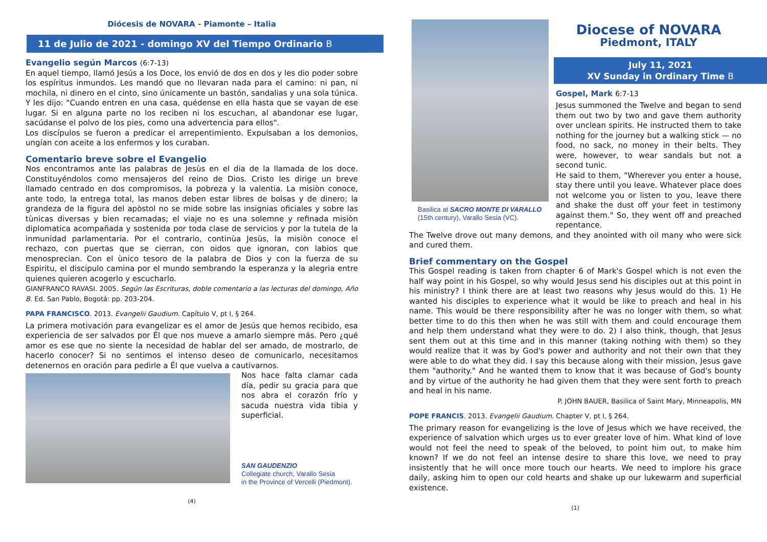Diócesis de NOVARA - Piamonte – Italia
11 de Julio de 2021 - domingo XV del Tiempo Ordinario B
Evangelio según Marcos (6:7-13)
En aquel tiempo, llamó Jesús a los Doce, los envió de dos en dos y les dio poder sobre los espíritus inmundos. Les mandó que no llevaran nada para el camino: ni pan, ni mochila, ni dinero en el cinto, sino únicamente un bastón, sandalias y una sola túnica.
Y les dijo: "Cuando entren en una casa, quédense en ella hasta que se vayan de ese lugar. Si en alguna parte no los reciben ni los escuchan, al abandonar ese lugar, sacúdanse el polvo de los pies, como una advertencia para ellos".
Los discípulos se fueron a predicar el arrepentimiento. Expulsaban a los demonios, ungían con aceite a los enfermos y los curaban.
Comentario breve sobre el Evangelio
Nos encontramos ante las palabras de Jesùs en el dia de la llamada de los doce. Constituyéndolos como mensajeros del reino de Dios. Cristo les dirige un breve llamado centrado en dos compromisos, la pobreza y la valentia. La misiòn conoce, ante todo, la entrega total, las manos deben estar libres de bolsas y de dinero; la grandeza de la figura del apòstol no se mide sobre las insignias oficiales y sobre las tùnicas diversas y bien recamadas; el viaje no es una solemne y refinada misiòn diplomatica acompañada y sostenida por toda clase de servicios y por la tutela de la inmunidad parlamentaria. Por el contrario, continùa Jesùs, la misiòn conoce el rechazo, con puertas que se cierran, con oidos que ignoran, con labios que menosprecian. Con el ùnico tesoro de la palabra de Dios y con la fuerza de su Espiritu, el discipulo camina por el mundo sembrando la esperanza y la alegria entre quienes quieren acogerlo y escucharlo.
GIANFRANCO RAVASI. 2005. Según las Escrituras, doble comentario a las lecturas del domingo, Año B. Ed. San Pablo, Bogotá: pp. 203-204.
PAPA FRANCISCO. 2013. Evangelii Gaudium. Capítulo V, pt I, § 264.
La primera motivación para evangelizar es el amor de Jesús que hemos recibido, esa experiencia de ser salvados por Él que nos mueve a amarlo siempre más. Pero ¿qué amor es ese que no siente la necesidad de hablar del ser amado, de mostrarlo, de hacerlo conocer? Si no sentimos el intenso deseo de comunicarlo, necesitamos detenernos en oración para pedirle a Él que vuelva a cautivarnos.
Nos hace falta clamar cada día, pedir su gracia para que nos abra el corazón frío y sacuda nuestra vida tibia y superficial.
SAN GAUDENZIO
Collegiate church, Varallo Sesia
in the Province of Vercelli (Piedmont).
(4)
Basilica at SACRO MONTE DI VARALLO
(15th century), Varallo Sesia (VC).
Diocese of NOVARA
Piedmont, ITALY
July 11, 2021
XV Sunday in Ordinary Time B
Gospel, Mark 6:7-13
Jesus summoned the Twelve and began to send them out two by two and gave them authority over unclean spirits. He instructed them to take nothing for the journey but a walking stick — no food, no sack, no money in their belts. They were, however, to wear sandals but not a second tunic.
He said to them, "Wherever you enter a house, stay there until you leave. Whatever place does not welcome you or listen to you, leave there and shake the dust off your feet in testimony against them." So, they went off and preached repentance.
The Twelve drove out many demons, and they anointed with oil many who were sick and cured them.
Brief commentary on the Gospel
This Gospel reading is taken from chapter 6 of Mark's Gospel which is not even the half way point in his Gospel, so why would Jesus send his disciples out at this point in his ministry? I think there are at least two reasons why Jesus would do this. 1) He wanted his disciples to experience what it would be like to preach and heal in his name. This would be there responsibility after he was no longer with them, so what better time to do this then when he was still with them and could encourage them and help them understand what they were to do. 2) I also think, though, that Jesus sent them out at this time and in this manner (taking nothing with them) so they would realize that it was by God's power and authority and not their own that they were able to do what they did. I say this because along with their mission, Jesus gave them "authority." And he wanted them to know that it was because of God's bounty and by virtue of the authority he had given them that they were sent forth to preach and heal in his name.
P. JOHN BAUER, Basilica of Saint Mary, Minneapolis, MN
POPE FRANCIS. 2013. Evangelii Gaudium. Chapter V, pt I, § 264.
The primary reason for evangelizing is the love of Jesus which we have received, the experience of salvation which urges us to ever greater love of him. What kind of love would not feel the need to speak of the beloved, to point him out, to make him known? If we do not feel an intense desire to share this love, we need to pray insistently that he will once more touch our hearts. We need to implore his grace daily, asking him to open our cold hearts and shake up our lukewarm and superficial existence.
(1)